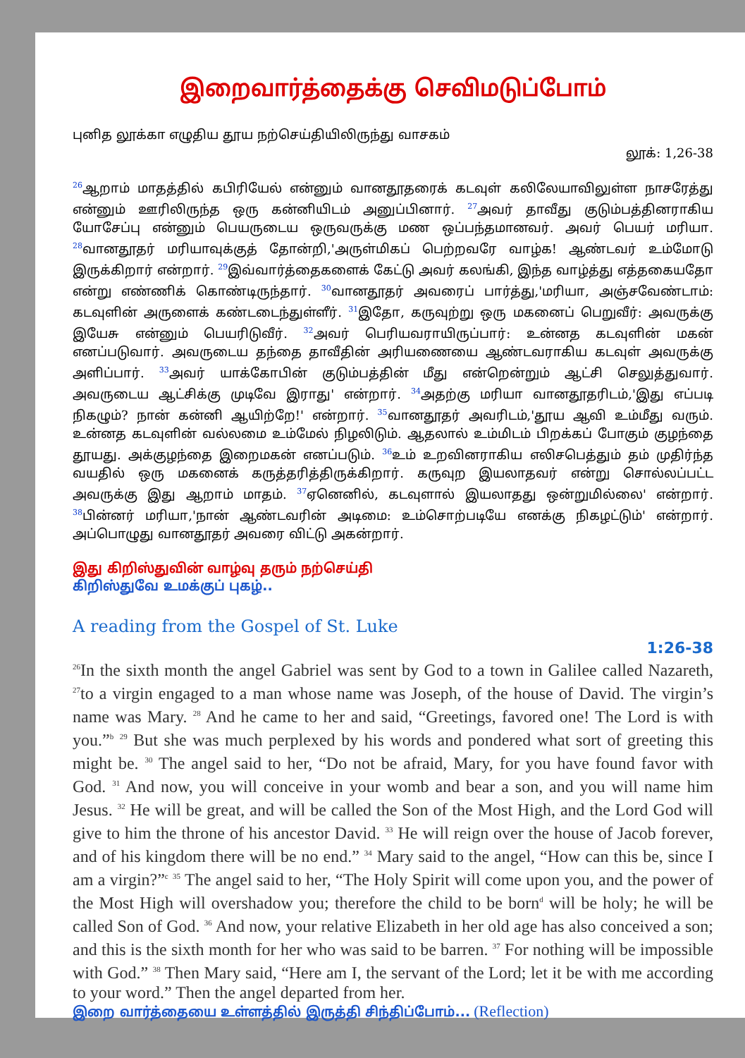இறைவார்த்தைக்கு செவிமடுப்போம்
புனித லூக்கா எழுதிய தூய நற்செய்தியிலிருந்து வாசகம்
லூக்: 1,26-38
<sup>26</sup> ஆறாம் மாதத்தில் கபிரியேல் என்னும் வானதூதரைக் கடவுள் கலிலேயாவிலுள்ள நாசரேத்து என்னும் ஊரிலிருந்த ஒரு கன்னியிடம் அனுப்பினார். <sup>27</sup>அவர் தாவீது குடும்பத்தினராகிய யோசேப்பு என்னும் பெயருடைய ஒருவருக்கு மண ஒப்பந்தமானவர். அவர் பெயர் மரியா. <sup>28</sup>வானதூதர் மரியாவுக்குத் தோன்றி,'அருள்மிகப் பெற்றவரே வாழ்க! ஆண்டவர் உம்மோடு இருக்கிறார் என்றார். <sup>29</sup>இவ்வார்த்தைகளைக் கேட்டு அவர் கலங்கி, இந்த வாழ்த்து எத்தகையதோ என்று எண்ணிக் கொண்டிருந்தார். <sup>30</sup>வானதூதர் அவரைப் பார்த்து,'மரியா, அஞ்சவேண்டாம்: கடவுளின் அருளைக் கண்டடைந்துள்ளீர். <sup>31</sup>இதோ, கருவுற்று ஒரு மகனைப் பெறுவீர்: அவருக்கு இயேசு என்னும் பெயரிடுவீர். <sup>32</sup>அவர் பெரியவராயிருப்பார்: உன்னத கடவுளின் மகன் எனப்படுவார். அவருடைய தந்தை தாவீதின் அரியணையை ஆண்டவராகிய கடவுள் அவருக்கு அளிப்பார். <sup>33</sup>அவர் யாக்கோபின் குடும்பத்தின் மீது என்றென்றும் ஆட்சி செலுத்துவார். அவருடைய ஆட்சிக்கு முடிவே இராது' என்றார். <sup>34</sup>அதற்கு மரியா வானதூதரிடம்,'இது எப்படி நிகழும்? நான் கன்னி ஆயிற்றே!' என்றார். <sup>35</sup>வானதூதர் அவரிடம்,'தூய ஆவி உம்மீது வரும். உன்னத கடவுளின் வல்லமை உம்மேல் நிழலிடும். ஆதலால் உம்மிடம் பிறக்கப் போகும் குழந்தை தூயது. அக்குழந்தை இறைமகன் எனப்படும். <sup>36</sup>உம் உறவினராகிய எலிசபெத்தும் தம் முதிர்ந்த வயதில் ஒரு மகனைக் கருத்தரித்திருக்கிறார். கருவுற இயலாதவர் என்று சொல்லப்பட்ட அவருக்கு இது ஆறாம் மாதம். <sup>37</sup>ஏனெனில், கடவுளால் இயலாதது ஒன்றுமில்லை' என்றார். <sup>38</sup>பின்னர் மரியா,'நான் ஆண்டவரின் அடிமை: உம்சொற்படியே எனக்கு நிகழட்டும்' என்றார். அப்பொழுது வானதூதர் அவரை விட்டு அகன்றார்.
இது கிறிஸ்துவின் வாழ்வு தரும் நற்செய்தி
கிறிஸ்துவே உமக்குப் புகழ்..
A reading from the Gospel of St. Luke
1:26-38
<sup>26</sup> In the sixth month the angel Gabriel was sent by God to a town in Galilee called Nazareth, <sup>27</sup>to a virgin engaged to a man whose name was Joseph, of the house of David. The virgin’s name was Mary. <sup>28</sup> And he came to her and said, “Greetings, favored one! The Lord is with you.”<sup>b</sup> <sup>29</sup> But she was much perplexed by his words and pondered what sort of greeting this might be. <sup>30</sup> The angel said to her, “Do not be afraid, Mary, for you have found favor with God. <sup>31</sup> And now, you will conceive in your womb and bear a son, and you will name him Jesus. <sup>32</sup> He will be great, and will be called the Son of the Most High, and the Lord God will give to him the throne of his ancestor David. <sup>33</sup> He will reign over the house of Jacob forever, and of his kingdom there will be no end.” <sup>34</sup> Mary said to the angel, “How can this be, since I am a virgin?”<sup>c</sup> <sup>35</sup> The angel said to her, “The Holy Spirit will come upon you, and the power of the Most High will overshadow you; therefore the child to be born<sup>d</sup> will be holy; he will be called Son of God. <sup>36</sup> And now, your relative Elizabeth in her old age has also conceived a son; and this is the sixth month for her who was said to be barren. <sup>37</sup> For nothing will be impossible with God.” <sup>38</sup> Then Mary said, “Here am I, the servant of the Lord; let it be with me according to your word.” Then the angel departed from her.
இறை வார்த்தையை உள்ளத்தில் இருத்தி சிந்திப்போம்... (Reflection)